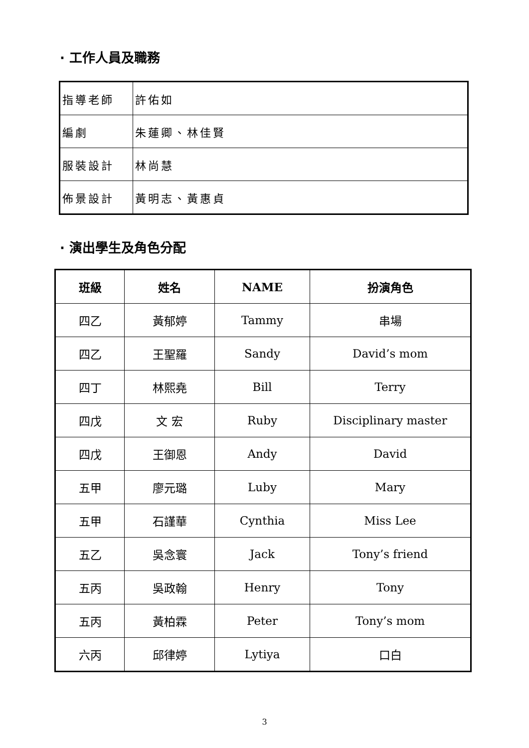· 工作人員及職務
| 指導老師 | 許佑如 |
| 編劇 | 朱蓮卿、林佳賢 |
| 服裝設計 | 林尚慧 |
| 佈景設計 | 黃明志、黃惠貞 |
· 演出學生及角色分配
| 班級 | 姓名 | NAME | 扮演角色 |
| --- | --- | --- | --- |
| 四乙 | 黃郁婷 | Tammy | 串場 |
| 四乙 | 王聖羅 | Sandy | David’s mom |
| 四丁 | 林熙堯 | Bill | Terry |
| 四戊 | 文 宏 | Ruby | Disciplinary master |
| 四戊 | 王御恩 | Andy | David |
| 五甲 | 廖元璐 | Luby | Mary |
| 五甲 | 石謹華 | Cynthia | Miss Lee |
| 五乙 | 吳念寰 | Jack | Tony’s friend |
| 五丙 | 吳政翰 | Henry | Tony |
| 五丙 | 黃柏霖 | Peter | Tony’s mom |
| 六丙 | 邱律婷 | Lytiya | 口白 |
3